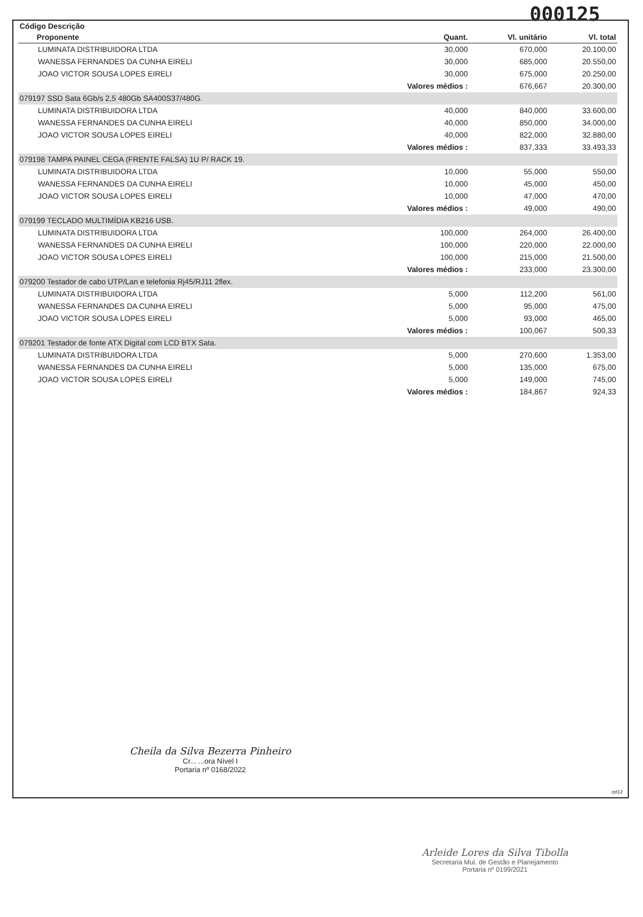000125
| Código Descrição | | | |
| --- | --- | --- | --- |
| Proponente | Quant. | Vl. unitário | Vl. total |
| LUMINATA DISTRIBUIDORA LTDA | 30,000 | 670,000 | 20.100,00 |
| WANESSA FERNANDES DA CUNHA EIRELI | 30,000 | 685,000 | 20.550,00 |
| JOAO VICTOR SOUSA LOPES EIRELI | 30,000 | 675,000 | 20.250,00 |
| | Valores médios : | 676,667 | 20.300,00 |
| 079197 SSD Sata 6Gb/s 2,5 480Gb SA400S37/480G. | | | |
| LUMINATA DISTRIBUIDORA LTDA | 40,000 | 840,000 | 33.600,00 |
| WANESSA FERNANDES DA CUNHA EIRELI | 40,000 | 850,000 | 34.000,00 |
| JOAO VICTOR SOUSA LOPES EIRELI | 40,000 | 822,000 | 32.880,00 |
| | Valores médios : | 837,333 | 33.493,33 |
| 079198 TAMPA PAINEL CEGA (FRENTE FALSA) 1U P/ RACK 19. | | | |
| LUMINATA DISTRIBUIDORA LTDA | 10,000 | 55,000 | 550,00 |
| WANESSA FERNANDES DA CUNHA EIRELI | 10,000 | 45,000 | 450,00 |
| JOAO VICTOR SOUSA LOPES EIRELI | 10,000 | 47,000 | 470,00 |
| | Valores médios : | 49,000 | 490,00 |
| 079199 TECLADO MULTIMÍDIA KB216 USB. | | | |
| LUMINATA DISTRIBUIDORA LTDA | 100,000 | 264,000 | 26.400,00 |
| WANESSA FERNANDES DA CUNHA EIRELI | 100,000 | 220,000 | 22.000,00 |
| JOAO VICTOR SOUSA LOPES EIRELI | 100,000 | 215,000 | 21.500,00 |
| | Valores médios : | 233,000 | 23.300,00 |
| 079200 Testador de cabo UTP/Lan e telefonia Rj45/RJ11 2flex. | | | |
| LUMINATA DISTRIBUIDORA LTDA | 5,000 | 112,200 | 561,00 |
| WANESSA FERNANDES DA CUNHA EIRELI | 5,000 | 95,000 | 475,00 |
| JOAO VICTOR SOUSA LOPES EIRELI | 5,000 | 93,000 | 465,00 |
| | Valores médios : | 100,067 | 500,33 |
| 079201 Testador de fonte ATX Digital com LCD BTX Sata. | | | |
| LUMINATA DISTRIBUIDORA LTDA | 5,000 | 270,600 | 1.353,00 |
| WANESSA FERNANDES DA CUNHA EIRELI | 5,000 | 135,000 | 675,00 |
| JOAO VICTOR SOUSA LOPES EIRELI | 5,000 | 149,000 | 745,00 |
| | Valores médios : | 184,867 | 924,33 |
Cheila da Silva Bezerra Pinheiro
Cr... ...ora Nível I
Portaria nº 0168/2022
rpt12
Arleide Lores da Silva Tibolla
Secretaria Mul. de Gestão e Planejamento
Portaria nº 0199/2021